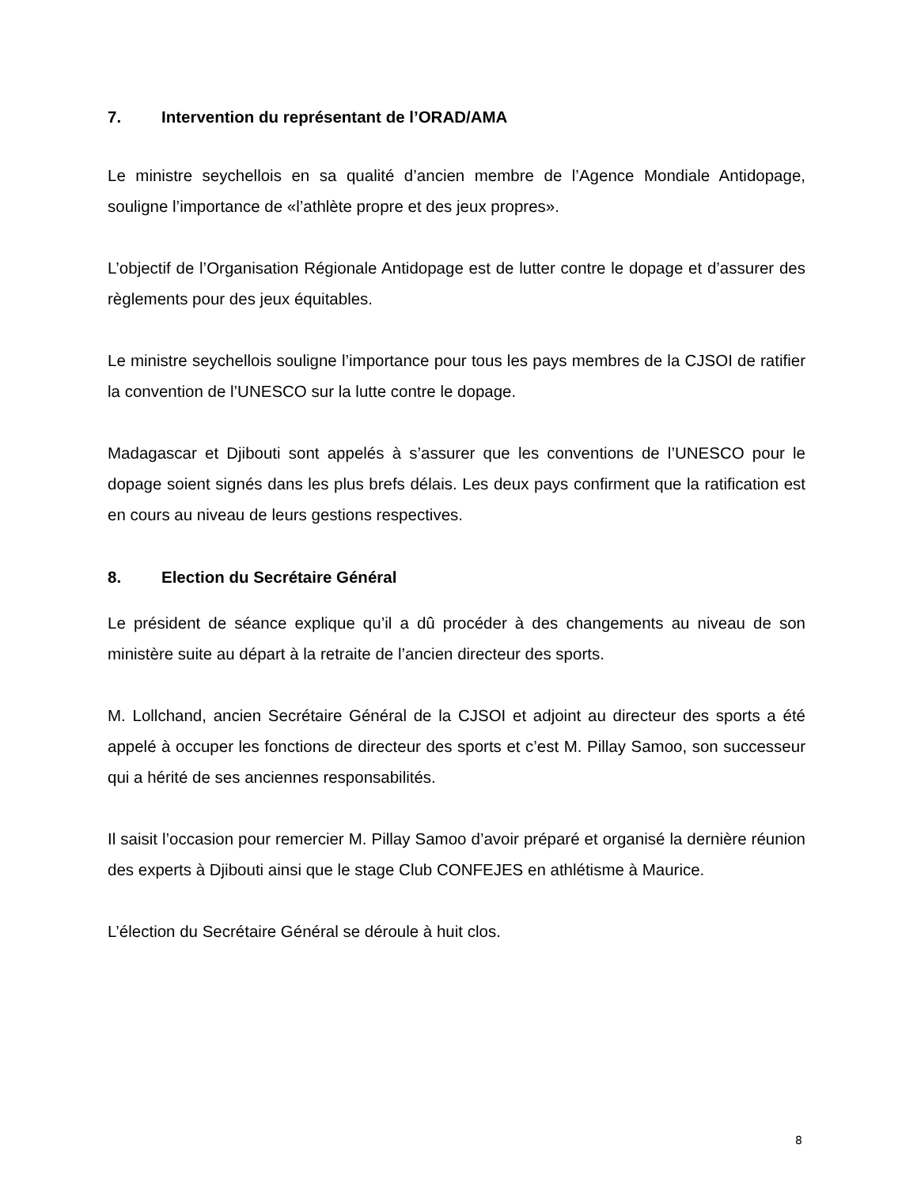7. Intervention du représentant de l’ORAD/AMA
Le ministre seychellois en sa qualité d’ancien membre de l’Agence Mondiale Antidopage, souligne l’importance de «l’athlète propre et des jeux propres».
L’objectif de l’Organisation Régionale Antidopage est de lutter contre le dopage et d’assurer des règlements pour des jeux équitables.
Le ministre seychellois souligne l’importance pour tous les pays membres de la CJSOI de ratifier la convention de l’UNESCO sur la lutte contre le dopage.
Madagascar et Djibouti sont appelés à s’assurer que les conventions de l’UNESCO pour le dopage soient signés dans les plus brefs délais. Les deux pays confirment que la ratification est en cours au niveau de leurs gestions respectives.
8. Election du Secrétaire Général
Le président de séance explique qu’il a dû procéder à des changements au niveau de son ministère suite au départ à la retraite de l’ancien directeur des sports.
M. Lollchand, ancien Secrétaire Général de la CJSOI et adjoint au directeur des sports a été appelé à occuper les fonctions de directeur des sports et c’est M. Pillay Samoo, son successeur qui a hérité de ses anciennes responsabilités.
Il saisit l’occasion pour remercier M. Pillay Samoo d’avoir préparé et organisé la dernière réunion des experts à Djibouti ainsi que le stage Club CONFEJES en athlétisme à Maurice.
L’élection du Secrétaire Général se déroule à huit clos.
8